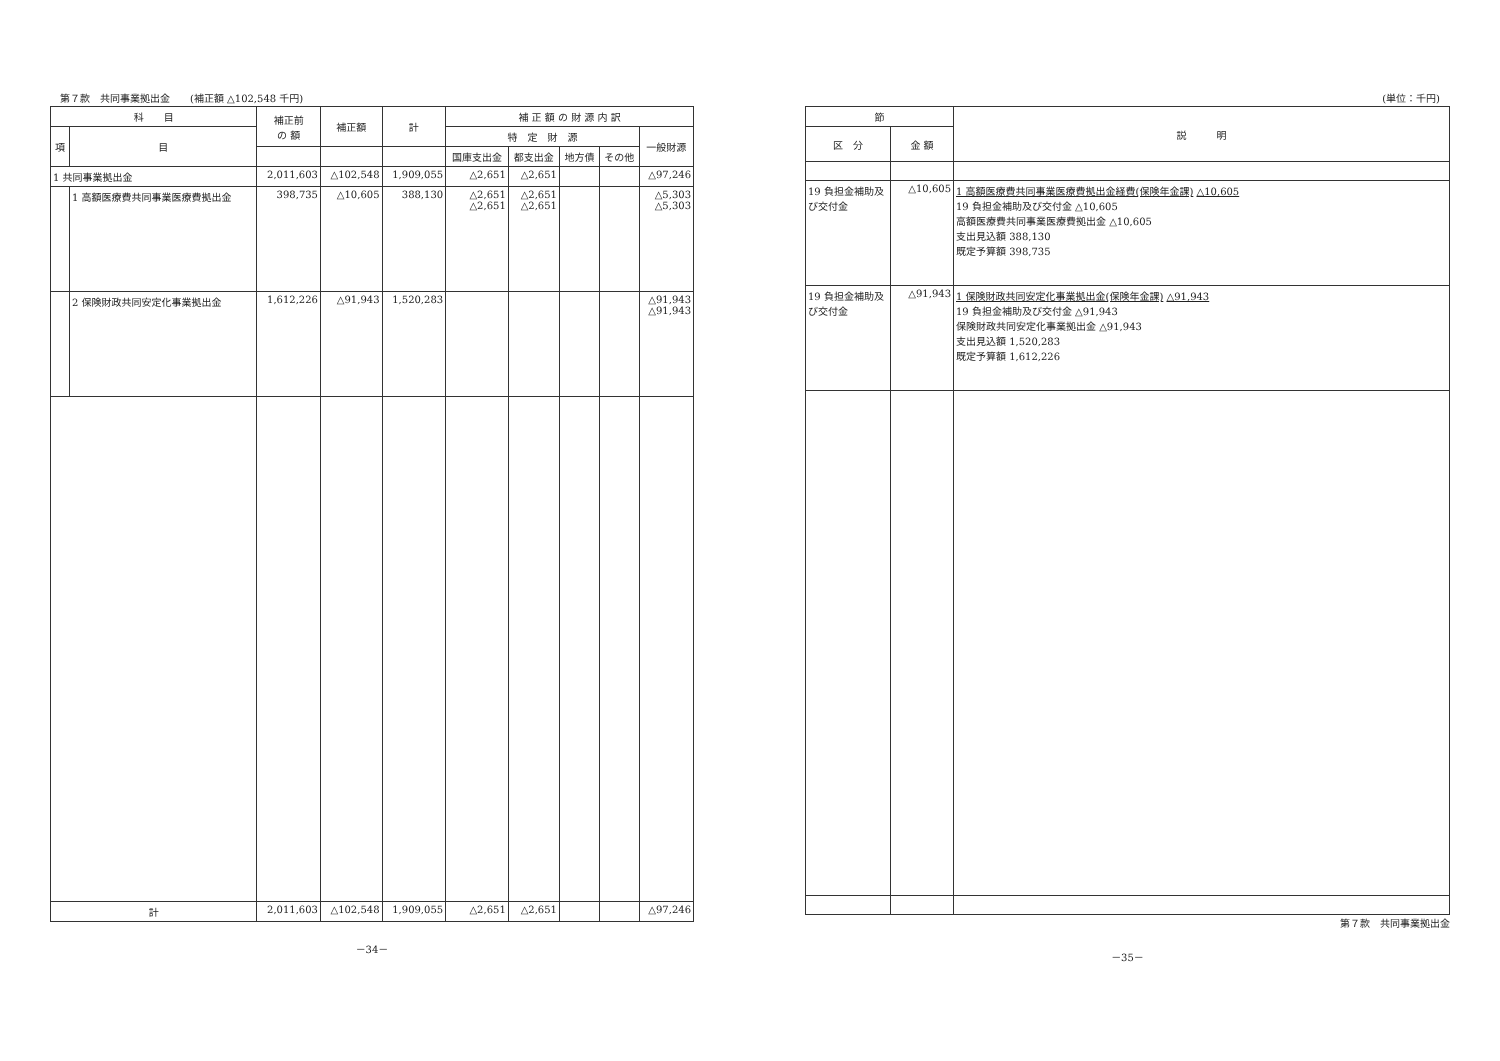第７款　共同事業拠出金　　(補正額 △102,548 千円)
| 科 目 | | 補正前 の 額 | 補正額 | 計 | 補 正 額 の 財 源 内 訳 | | | | |
| --- | --- | --- | --- | --- | --- | --- | --- | --- | --- |
| 項 | 目 | | | | 特 定 財 源 | | | | 一般財源 |
| | | | | | 国庫支出金 | 都支出金 | 地方債 | その他 | |
| 1 共同事業拠出金 | | 2,011,603 | △102,548 | 1,909,055 | △2,651 | △2,651 | | | △97,246 |
| | 1 高額医療費共同事業医療費拠出金 | 398,735 | △10,605 | 388,130 | △2,651 △2,651 | △2,651 △2,651 | | | △5,303 △5,303 |
| | 2 保険財政共同安定化事業拠出金 | 1,612,226 | △91,943 | 1,520,283 | | | | | △91,943 △91,943 |
| 計 | | 2,011,603 | △102,548 | 1,909,055 | △2,651 | △2,651 | | | △97,246 |
－34－
(単位：千円)
| 節 | | 説 明 |
| --- | --- | --- |
| 区 分 | 金 額 | |
| 19 負担金補助及び交付金 | △10,605 | 1 高額医療費共同事業医療費拠出金経費(保険年金課) △10,605 19 負担金補助及び交付金 △10,605 高額医療費共同事業医療費拠出金 △10,605 支出見込額 388,130 既定予算額 398,735 |
| 19 負担金補助及び交付金 | △91,943 | 1 保険財政共同安定化事業拠出金(保険年金課) △91,943 19 負担金補助及び交付金 △91,943 保険財政共同安定化事業拠出金 △91,943 支出見込額 1,520,283 既定予算額 1,612,226 |
第７款　共同事業拠出金
－35－